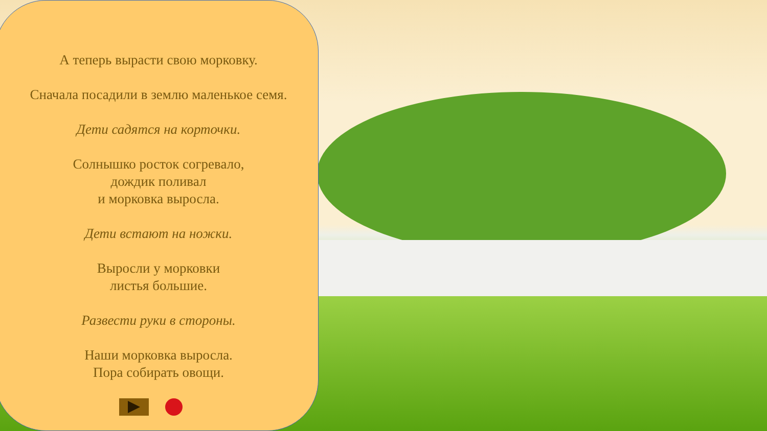А теперь вырасти свою морковку.
Сначала посадили в землю маленькое семя.
Дети садятся на корточки.
Солнышко росток согревало,
дождик поливал
и морковка выросла.
Дети встают на ножки.
Выросли у морковки
листья большие.
Развести руки в стороны.
Наши морковка выросла.
Пора собирать овощи.